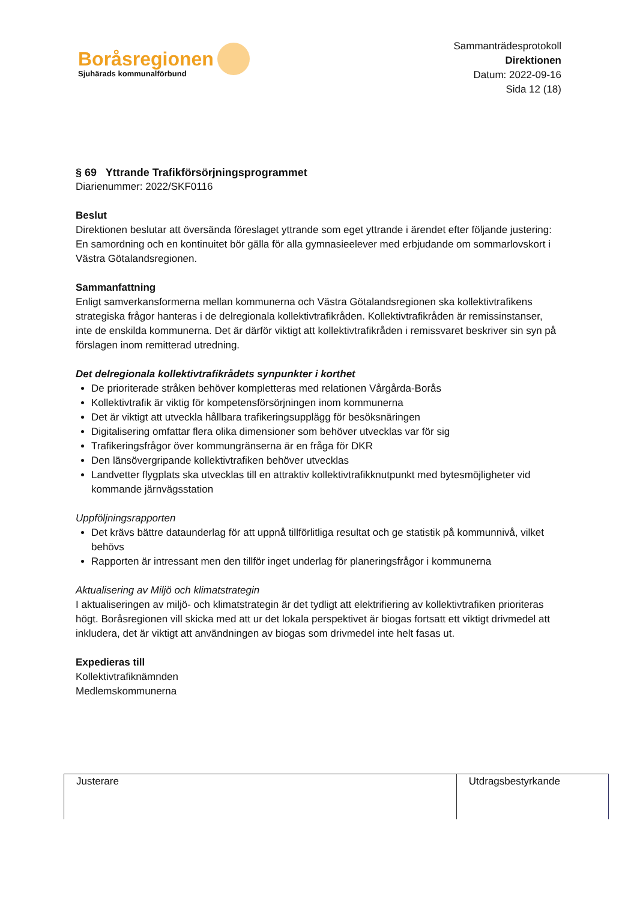Boråsregionen
Sjuhärads kommunalförbund
Sammanträdesprotokoll
Direktionen
Datum: 2022-09-16
Sida 12 (18)
§ 69 Yttrande Trafikförsörjningsprogrammet
Diarienummer: 2022/SKF0116
Beslut
Direktionen beslutar att översända föreslaget yttrande som eget yttrande i ärendet efter följande justering: En samordning och en kontinuitet bör gälla för alla gymnasieelever med erbjudande om sommarlovskort i Västra Götalandsregionen.
Sammanfattning
Enligt samverkansformerna mellan kommunerna och Västra Götalandsregionen ska kollektivtrafikens strategiska frågor hanteras i de delregionala kollektivtrafikråden. Kollektivtrafikråden är remissinstanser, inte de enskilda kommunerna. Det är därför viktigt att kollektivtrafikråden i remissvaret beskriver sin syn på förslagen inom remitterad utredning.
Det delregionala kollektivtrafikrådets synpunkter i korthet
De prioriterade stråken behöver kompletteras med relationen Vårgårda-Borås
Kollektivtrafik är viktig för kompetensförsörjningen inom kommunerna
Det är viktigt att utveckla hållbara trafikeringsupplägg för besöksnäringen
Digitalisering omfattar flera olika dimensioner som behöver utvecklas var för sig
Trafikeringsfrågor över kommungränserna är en fråga för DKR
Den länsövergripande kollektivtrafiken behöver utvecklas
Landvetter flygplats ska utvecklas till en attraktiv kollektivtrafikknutpunkt med bytesmöjligheter vid kommande järnvägsstation
Uppföljningsrapporten
Det krävs bättre dataunderlag för att uppnå tillförlitliga resultat och ge statistik på kommunnivå, vilket behövs
Rapporten är intressant men den tillför inget underlag för planeringsfrågor i kommunerna
Aktualisering av Miljö och klimatstrategin
I aktualiseringen av miljö- och klimatstrategin är det tydligt att elektrifiering av kollektivtrafiken prioriteras högt. Boråsregionen vill skicka med att ur det lokala perspektivet är biogas fortsatt ett viktigt drivmedel att inkludera, det är viktigt att användningen av biogas som drivmedel inte helt fasas ut.
Expedieras till
Kollektivtrafiknämnden
Medlemskommunerna
| Justerare | Utdragsbestyrkande |